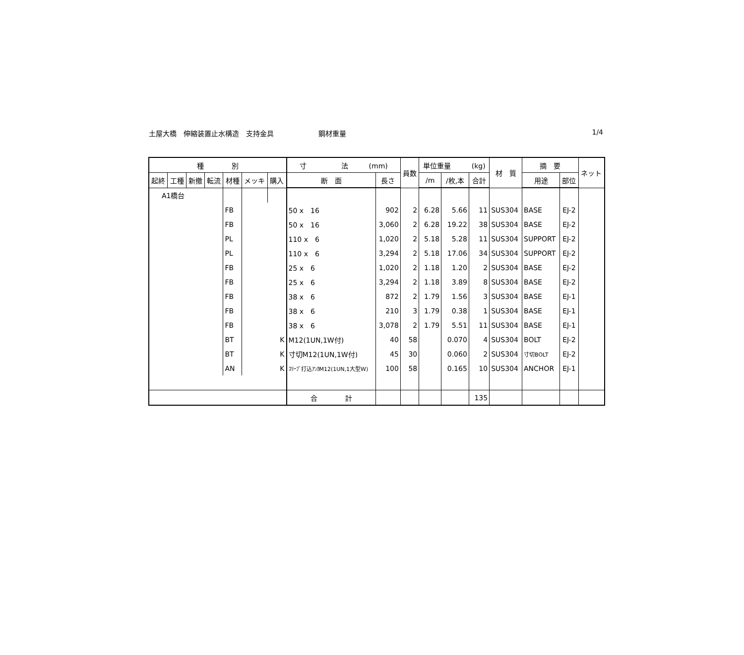土屋大橋　伸縮装置止水構造　支持金具 鋼材重量 1/4
| 種 別 | | | | | | | 寸 法 (mm) | | 員数 | 単位重量 (kg) | | | 材 質 | 摘 要 | | ネット |
| --- | --- | --- | --- | --- | --- | --- | --- | --- | --- | --- | --- | --- | --- | --- | --- | --- |
| 起終 | 工種 | 新撤 | 転流 | 材種 | メッキ | 購入 | | | | | | | | | | |
| | | | | | | | 断 面 | 長さ | | /m | /枚,本 | 合計 | | 用途 | 部位 | |
| A1橋台 | | | | | | | | | | | | | | | | |
| | | | | FB | | | 50 x 16 | 902 | 2 | 6.28 | 5.66 | 11 | SUS304 | BASE | EJ-2 | |
| | | | | FB | | | 50 x 16 | 3,060 | 2 | 6.28 | 19.22 | 38 | SUS304 | BASE | EJ-2 | |
| | | | | PL | | | 110 x 6 | 1,020 | 2 | 5.18 | 5.28 | 11 | SUS304 | SUPPORT | EJ-2 | |
| | | | | PL | | | 110 x 6 | 3,294 | 2 | 5.18 | 17.06 | 34 | SUS304 | SUPPORT | EJ-2 | |
| | | | | FB | | | 25 x 6 | 1,020 | 2 | 1.18 | 1.20 | 2 | SUS304 | BASE | EJ-2 | |
| | | | | FB | | | 25 x 6 | 3,294 | 2 | 1.18 | 3.89 | 8 | SUS304 | BASE | EJ-2 | |
| | | | | FB | | | 38 x 6 | 872 | 2 | 1.79 | 1.56 | 3 | SUS304 | BASE | EJ-1 | |
| | | | | FB | | | 38 x 6 | 210 | 3 | 1.79 | 0.38 | 1 | SUS304 | BASE | EJ-1 | |
| | | | | FB | | | 38 x 6 | 3,078 | 2 | 1.79 | 5.51 | 11 | SUS304 | BASE | EJ-1 | |
| | | | | BT | K | | M12(1UN,1W付) | 40 | 58 | | 0.070 | 4 | SUS304 | BOLT | EJ-2 | |
| | | | | BT | K | | 寸切M12(1UN,1W付) | 45 | 30 | | 0.060 | 2 | SUS304 | 寸切BOLT | EJ-2 | |
| | | | | AN | K | | ｽﾘｰﾌﾞ打込ｱﾝｶM12(1UN,1大型W) | 100 | 58 | | 0.165 | 10 | SUS304 | ANCHOR | EJ-1 | |
| | | | | | | | 合 計 | | | | | 135 | | | | |